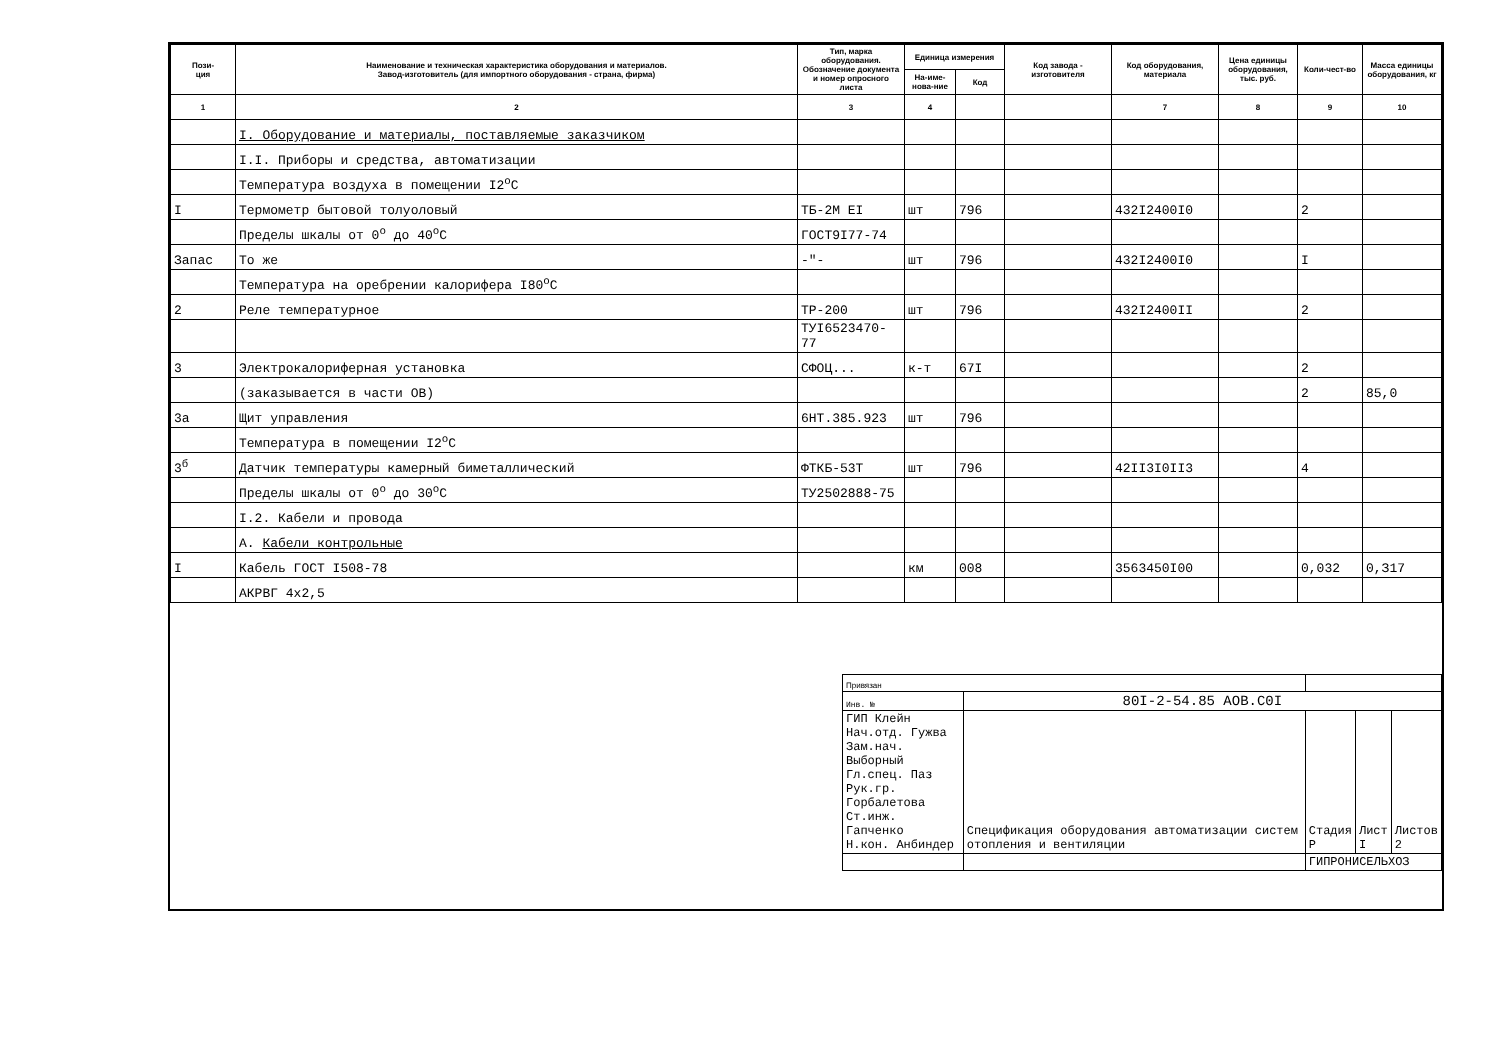| Пози- ция | Наименование и техническая характеристика оборудования и материалов. Завод-изготовитель (для импортного оборудования - страна, фирма) | Тип, марка оборудования. Обозначение документа и номер опросного листа | Единица измерения | | Код завода - изготовителя | Код оборудования, материала | Цена единицы оборудования, тыс. руб. | Коли-чест-во | Масса единицы оборудования, кг |
| --- | --- | --- | --- | --- | --- | --- | --- | --- | --- |
| | | | На-име-нова-ние | Код | | | | | |
| 1 | 2 | 3 | 4 | | | 7 | 8 | 9 | 10 |
| | I. Оборудование и материалы, поставляемые заказчиком | | | | | | | | |
| | I.I. Приборы и средства, автоматизации | | | | | | | | |
| | Температура воздуха в помещении I2<sup>o</sup>C | | | | | | | | |
| I | Термометр бытовой толуоловый | ТБ-2М ЕI | шт | 796 | | 432I2400I0 | | 2 | |
| | Пределы шкалы от 0<sup>o</sup> до 40<sup>o</sup>C | ГОСТ9I77-74 | | | | | | | |
| Запас | То же | -"- | шт | 796 | | 432I2400I0 | | I | |
| | Температура на оребрении калорифера I80<sup>o</sup>C | | | | | | | | |
| 2 | Реле температурное | ТР-200 | шт | 796 | | 432I2400II | | 2 | |
| | | ТУI6523470-77 | | | | | | | |
| 3 | Электрокалориферная установка | СФОЦ... | к-т | 67I | | | | 2 | |
| | (заказывается в части ОВ) | | | | | | | 2 | 85,0 |
| 3а | Щит управления | 6НТ.385.923 | шт | 796 | | | | | |
| | Температура в помещении I2<sup>o</sup>C | | | | | | | | |
| 3<sup>б</sup> | Датчик температуры камерный биметаллический | ФТКБ-53Т | шт | 796 | | 42II3I0II3 | | 4 | |
| | Пределы шкалы от 0<sup>o</sup> до 30<sup>o</sup>C | ТУ2502888-75 | | | | | | | |
| | I.2. Кабели и провода | | | | | | | | |
| | А. Кабели контрольные | | | | | | | | |
| I | Кабель ГОСТ I508-78 | | км | 008 | | 3563450I00 | | 0,032 | 0,З17 |
| | АКРВГ 4х2,5 | | | | | | | | |
| Привязан | | | | |
| Инв. № | 80I-2-54.85 АОВ.С0I | | | |
| ГИП Клейн Нач.отд. Гужва Зам.нач. Выборный Гл.спец. Паз Рук.гр. Горбалетова Ст.инж. Гапченко Н.кон. Анбиндер | Спецификация оборудования автоматизации систем отопления и вентиляции | Стадия Р | Лист I | Листов 2 |
| | | ГИПРОНИСЕЛЬХОЗ | | |